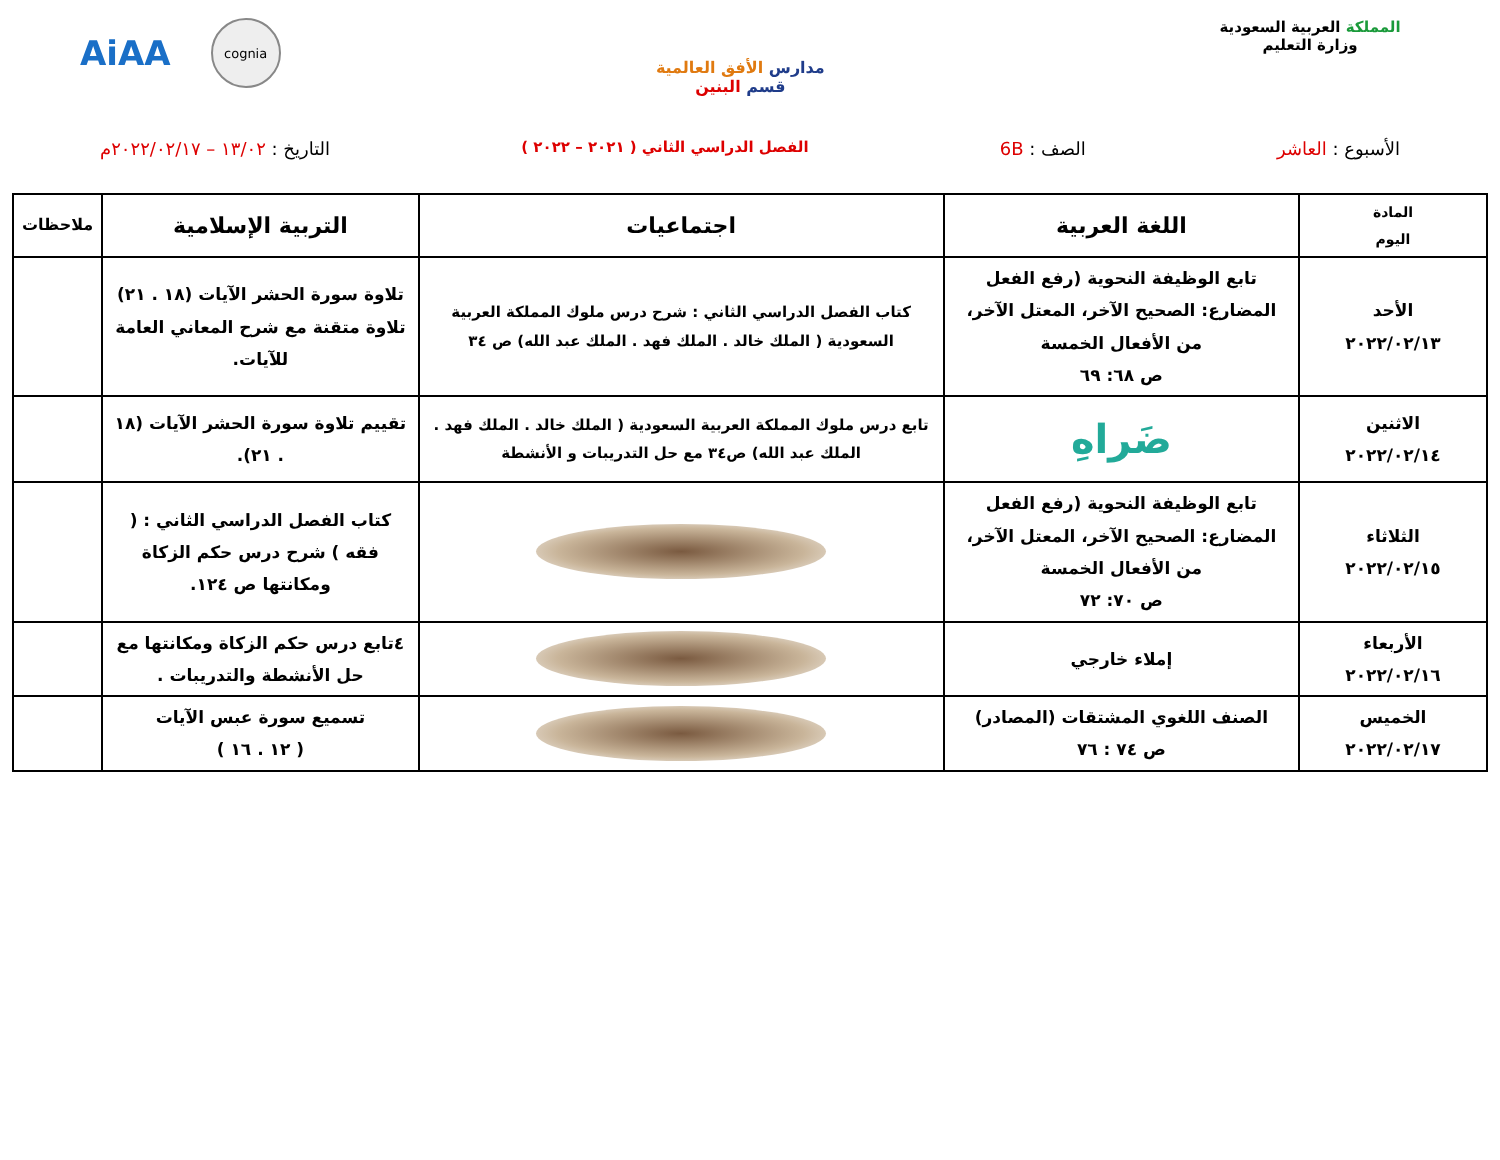المملكة العربية السعودية
وزارة التعليم
مدارس الأفق العالمية
قسم البنين
AiAA
cognia
الأسبوع : العاشر الصف : 6B
الفصل الدراسي الثاني ( ٢٠٢١ – ٢٠٢٢ )
التاريخ : ١٣/٠٢ – ٢٠٢٢/٠٢/١٧م
| المادة اليوم | اللغة العربية | اجتماعيات | التربية الإسلامية | ملاحظات |
| --- | --- | --- | --- | --- |
| الأحد ٢٠٢٢/٠٢/١٣ | تابع الوظيفة النحوية (رفع الفعل المضارع: الصحيح الآخر، المعتل الآخر، من الأفعال الخمسة ص ٦٨: ٦٩ | كتاب الفصل الدراسي الثاني : شرح درس ملوك المملكة العربية السعودية ( الملك خالد . الملك فهد . الملك عبد الله) ص ٣٤ | تلاوة سورة الحشر الآيات (١٨ . ٢١) تلاوة متقنة مع شرح المعاني العامة للآيات. | |
| الاثنين ٢٠٢٢/٠٢/١٤ | ضَراهِ | تابع درس ملوك المملكة العربية السعودية ( الملك خالد . الملك فهد . الملك عبد الله) ص٣٤ مع حل التدريبات و الأنشطة | تقييم تلاوة سورة الحشر الآيات (١٨ . ٢١). | |
| الثلاثاء ٢٠٢٢/٠٢/١٥ | تابع الوظيفة النحوية (رفع الفعل المضارع: الصحيح الآخر، المعتل الآخر، من الأفعال الخمسة ص ٧٠: ٧٢ | | كتاب الفصل الدراسي الثاني : ( فقه ) شرح درس حكم الزكاة ومكانتها ص ١٢٤. | |
| الأربعاء ٢٠٢٢/٠٢/١٦ | إملاء خارجي | | ٤تابع درس حكم الزكاة ومكانتها مع حل الأنشطة والتدريبات . | |
| الخميس ٢٠٢٢/٠٢/١٧ | الصنف اللغوي المشتقات (المصادر) ص ٧٤ : ٧٦ | | تسميع سورة عبس الآيات ( ١٢ . ١٦ ) | |